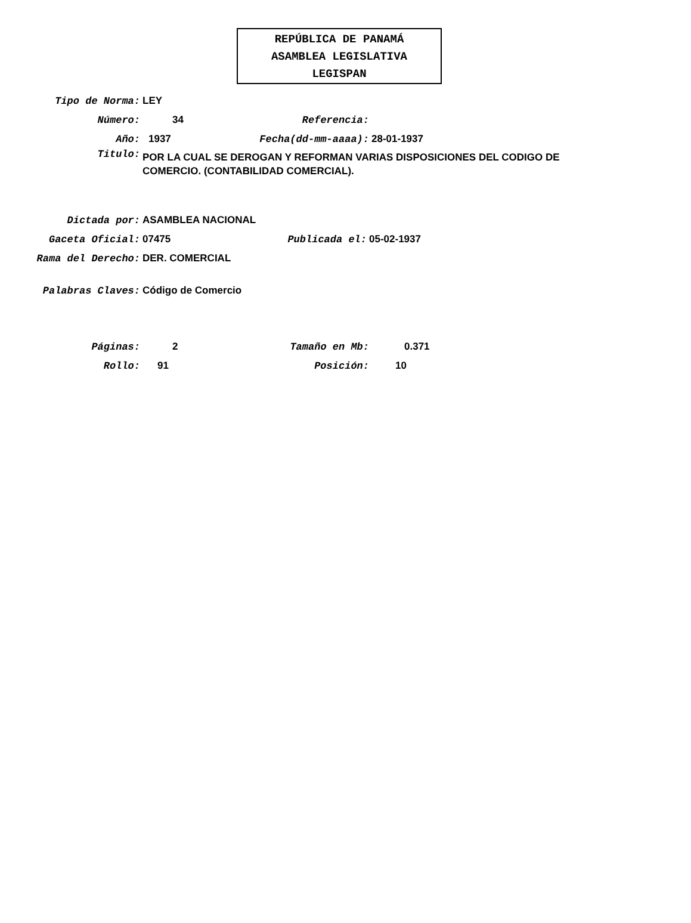REPÚBLICA DE PANAMÁ
ASAMBLEA LEGISLATIVA
LEGISPAN
Tipo de Norma: LEY
Número: 34 Referencia:
Año: 1937 Fecha(dd-mm-aaaa): 28-01-1937
Titulo: POR LA CUAL SE DEROGAN Y REFORMAN VARIAS DISPOSICIONES DEL CODIGO DE COMERCIO. (CONTABILIDAD COMERCIAL).
Dictada por: ASAMBLEA NACIONAL
Gaceta Oficial: 07475 Publicada el: 05-02-1937
Rama del Derecho: DER. COMERCIAL
Palabras Claves: Código de Comercio
Páginas: 2 Tamaño en Mb: 0.371
Rollo: 91 Posición: 10